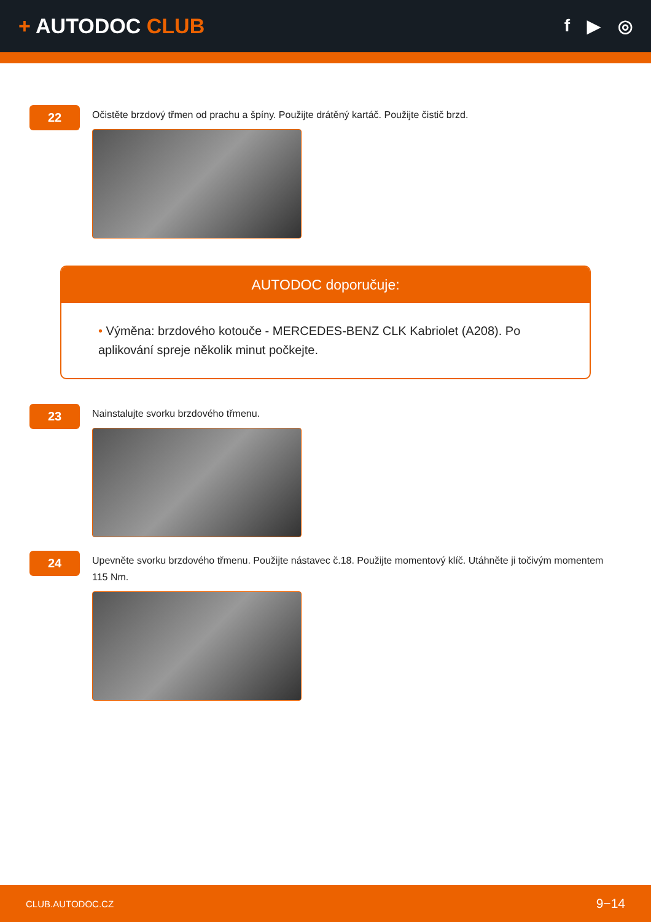+ AUTODOC CLUB
f ▶ ◎
22
Očistěte brzdový třmen od prachu a špíny. Použijte drátěný kartáč. Použijte čistič brzd.
AUTODOC doporučuje:
• Výměna: brzdového kotouče - MERCEDES-BENZ CLK Kabriolet (A208). Po aplikování spreje několik minut počkejte.
23
Nainstalujte svorku brzdového třmenu.
24
Upevněte svorku brzdového třmenu. Použijte nástavec č.18. Použijte momentový klíč. Utáhněte ji točivým momentem 115 Nm.
CLUB.AUTODOC.CZ 9−14